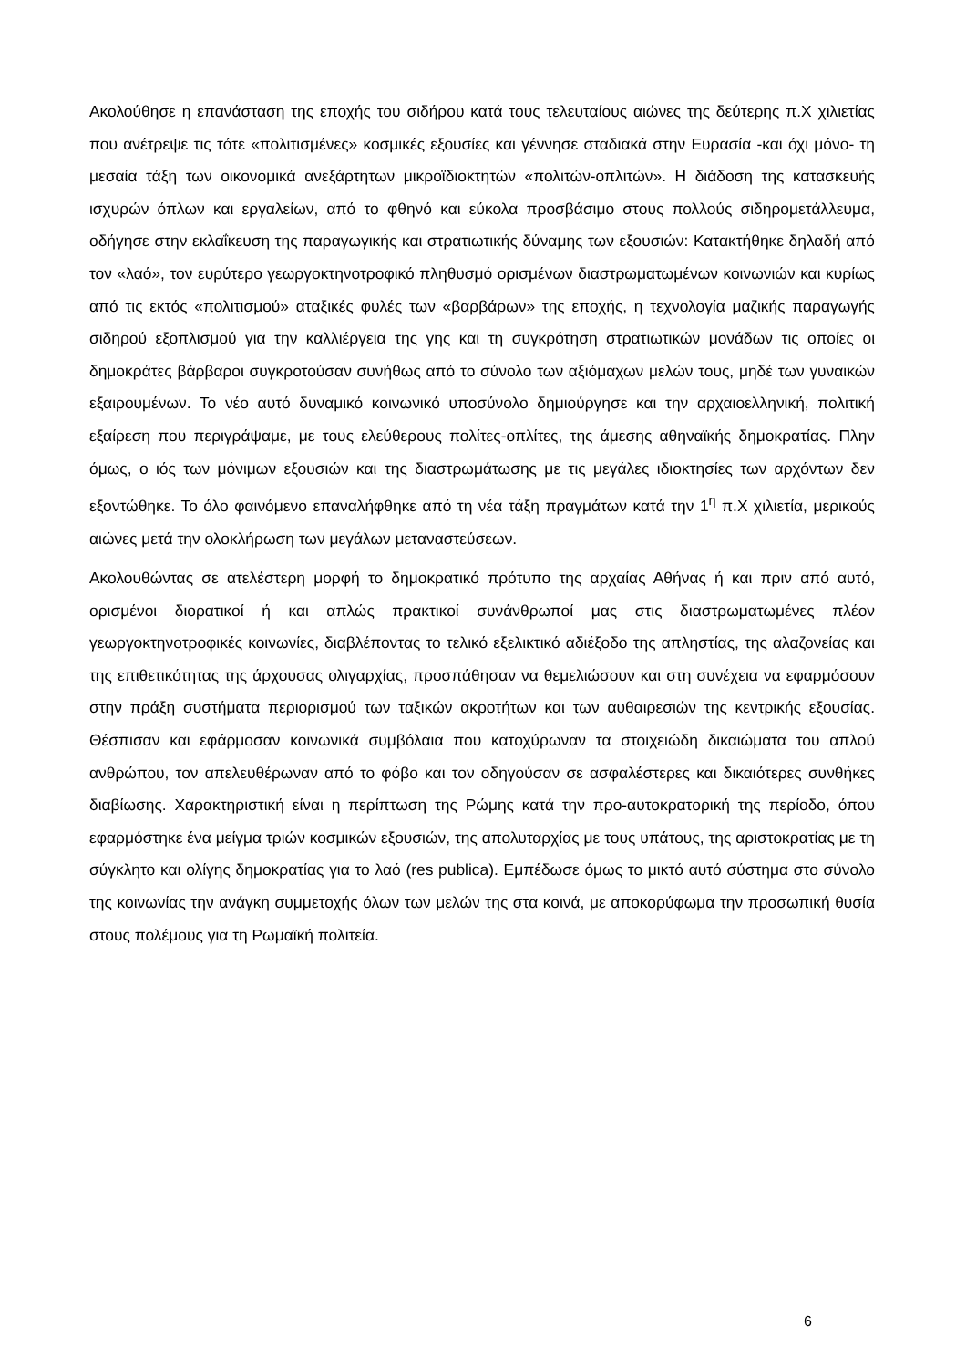Ακολούθησε η επανάσταση της εποχής του σιδήρου κατά τους τελευταίους αιώνες της δεύτερης π.Χ χιλιετίας που ανέτρεψε τις τότε «πολιτισμένες» κοσμικές εξουσίες και γέννησε σταδιακά στην Ευρασία -και όχι μόνο- τη μεσαία τάξη των οικονομικά ανεξάρτητων μικροϊδιοκτητών «πολιτών-οπλιτών». Η διάδοση της κατασκευής ισχυρών όπλων και εργαλείων, από το φθηνό και εύκολα προσβάσιμο στους πολλούς σιδηρομετάλλευμα, οδήγησε στην εκλαΐκευση της παραγωγικής και στρατιωτικής δύναμης των εξουσιών: Κατακτήθηκε δηλαδή από τον «λαό», τον ευρύτερο γεωργοκτηνοτροφικό πληθυσμό ορισμένων διαστρωματωμένων κοινωνιών και κυρίως από τις εκτός «πολιτισμού» αταξικές φυλές των «βαρβάρων» της εποχής, η τεχνολογία μαζικής παραγωγής σιδηρού εξοπλισμού για την καλλιέργεια της γης και τη συγκρότηση στρατιωτικών μονάδων τις οποίες οι δημοκράτες βάρβαροι συγκροτούσαν συνήθως από το σύνολο των αξιόμαχων μελών τους, μηδέ των γυναικών εξαιρουμένων. Το νέο αυτό δυναμικό κοινωνικό υποσύνολο δημιούργησε και την αρχαιοελληνική, πολιτική εξαίρεση που περιγράψαμε, με τους ελεύθερους πολίτες-οπλίτες, της άμεσης αθηναϊκής δημοκρατίας. Πλην όμως, ο ιός των μόνιμων εξουσιών και της διαστρωμάτωσης με τις μεγάλες ιδιοκτησίες των αρχόντων δεν εξοντώθηκε. Το όλο φαινόμενο επαναλήφθηκε από τη νέα τάξη πραγμάτων κατά την 1<sup>η</sup> π.Χ χιλιετία, μερικούς αιώνες μετά την ολοκλήρωση των μεγάλων μεταναστεύσεων.
Ακολουθώντας σε ατελέστερη μορφή το δημοκρατικό πρότυπο της αρχαίας Αθήνας ή και πριν από αυτό, ορισμένοι διορατικοί ή και απλώς πρακτικοί συνάνθρωποί μας στις διαστρωματωμένες πλέον γεωργοκτηνοτροφικές κοινωνίες, διαβλέποντας το τελικό εξελικτικό αδιέξοδο της απληστίας, της αλαζονείας και της επιθετικότητας της άρχουσας ολιγαρχίας, προσπάθησαν να θεμελιώσουν και στη συνέχεια να εφαρμόσουν στην πράξη συστήματα περιορισμού των ταξικών ακροτήτων και των αυθαιρεσιών της κεντρικής εξουσίας. Θέσπισαν και εφάρμοσαν κοινωνικά συμβόλαια που κατοχύρωναν τα στοιχειώδη δικαιώματα του απλού ανθρώπου, τον απελευθέρωναν από το φόβο και τον οδηγούσαν σε ασφαλέστερες και δικαιότερες συνθήκες διαβίωσης. Χαρακτηριστική είναι η περίπτωση της Ρώμης κατά την προ-αυτοκρατορική της περίοδο, όπου εφαρμόστηκε ένα μείγμα τριών κοσμικών εξουσιών, της απολυταρχίας με τους υπάτους, της αριστοκρατίας με τη σύγκλητο και ολίγης δημοκρατίας για το λαό (res publica). Εμπέδωσε όμως το μικτό αυτό σύστημα στο σύνολο της κοινωνίας την ανάγκη συμμετοχής όλων των μελών της στα κοινά, με αποκορύφωμα την προσωπική θυσία στους πολέμους για τη Ρωμαϊκή πολιτεία.
6